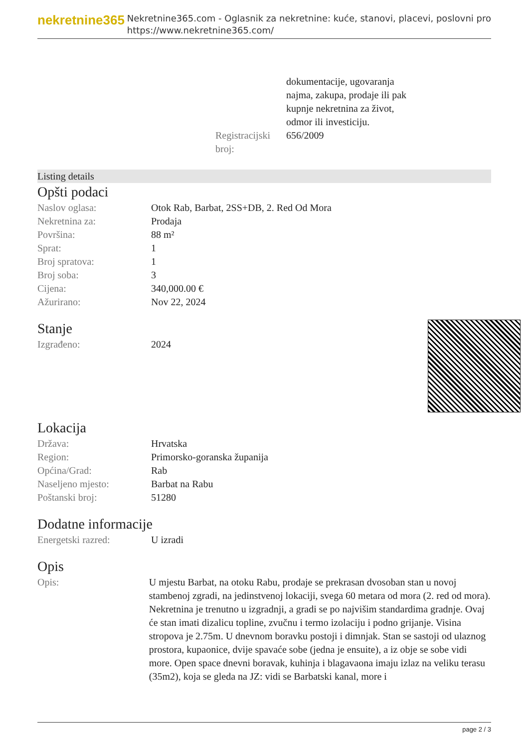nekretnine365
Nekretnine365.com - Oglasnik za nekretnine: kuće, stanovi, placevi, poslovni pro
https://www.nekretnine365.com/
| | dokumentacije, ugovaranja najma, zakupa, prodaje ili pak kupnje nekretnina za život, odmor ili investiciju. |
| Registracijski broj: | 656/2009 |
Listing details
Opšti podaci
| Naslov oglasa: | Otok Rab, Barbat, 2SS+DB, 2. Red Od Mora |
| Nekretnina za: | Prodaja |
| Površina: | 88 m² |
| Sprat: | 1 |
| Broj spratova: | 1 |
| Broj soba: | 3 |
| Cijena: | 340,000.00 € |
| Ažurirano: | Nov 22, 2024 |
Stanje
| Izgrađeno: | 2024 |
Lokacija
| Država: | Hrvatska |
| Region: | Primorsko-goranska županija |
| Općina/Grad: | Rab |
| Naseljeno mjesto: | Barbat na Rabu |
| Poštanski broj: | 51280 |
Dodatne informacije
| Energetski razred: | U izradi |
Opis
| Opis: | U mjestu Barbat, na otoku Rabu, prodaje se prekrasan dvosoban stan u novoj stambenoj zgradi, na jedinstvenoj lokaciji, svega 60 metara od mora (2. red od mora). Nekretnina je trenutno u izgradnji, a gradi se po najvišim standardima gradnje. Ovaj će stan imati dizalicu topline, zvučnu i termo izolaciju i podno grijanje. Visina stropova je 2.75m. U dnevnom boravku postoji i dimnjak. Stan se sastoji od ulaznog prostora, kupaonice, dvije spavaće sobe (jedna je ensuite), a iz obje se sobe vidi more. Open space dnevni boravak, kuhinja i blagavaona imaju izlaz na veliku terasu (35m2), koja se gleda na JZ: vidi se Barbatski kanal, more i |
page 2 / 3